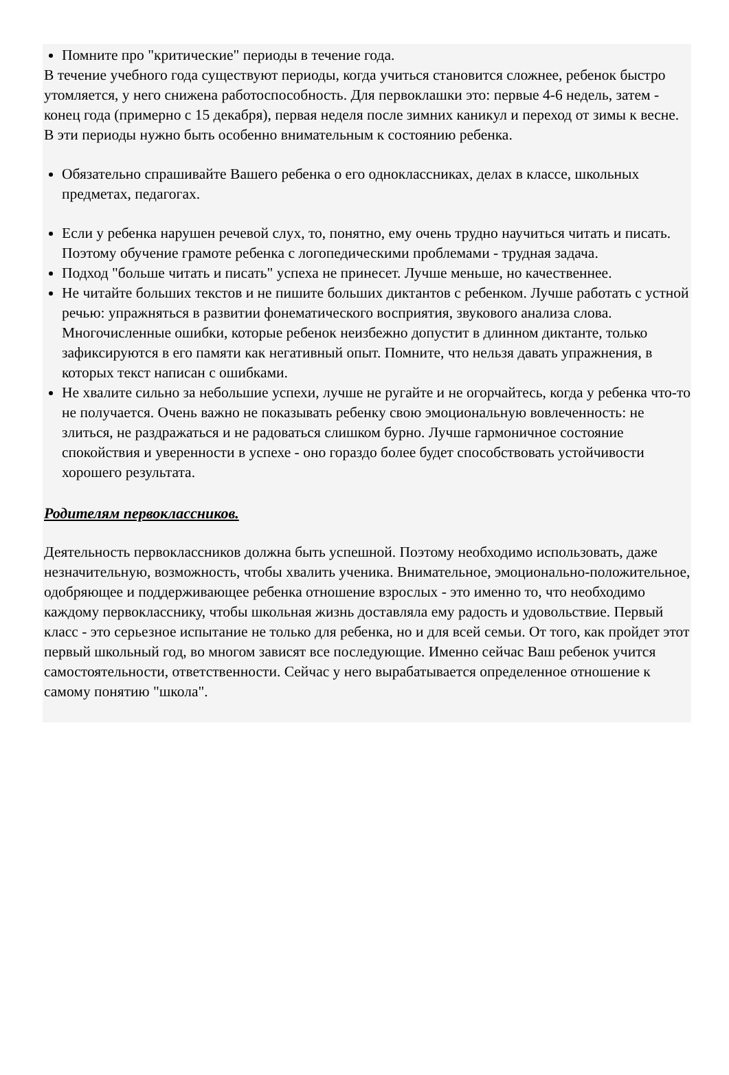Помните про "критические" периоды в течение года.
В течение учебного года существуют периоды, когда учиться становится сложнее, ребенок быстро утомляется, у него снижена работоспособность. Для первоклашки это: первые 4-6 недель, затем - конец года (примерно с 15 декабря), первая неделя после зимних каникул и переход от зимы к весне. В эти периоды нужно быть особенно внимательным к состоянию ребенка.
Обязательно спрашивайте Вашего ребенка о его одноклассниках, делах в классе, школьных предметах, педагогах.
Если у ребенка нарушен речевой слух, то, понятно, ему очень трудно научиться читать и писать. Поэтому обучение грамоте ребенка с логопедическими проблемами - трудная задача.
Подход "больше читать и писать" успеха не принесет. Лучше меньше, но качественнее.
Не читайте больших текстов и не пишите больших диктантов с ребенком. Лучше работать с устной речью: упражняться в развитии фонематического восприятия, звукового анализа слова. Многочисленные ошибки, которые ребенок неизбежно допустит в длинном диктанте, только зафиксируются в его памяти как негативный опыт. Помните, что нельзя давать упражнения, в которых текст написан с ошибками.
Не хвалите сильно за небольшие успехи, лучше не ругайте и не огорчайтесь, когда у ребенка что-то не получается. Очень важно не показывать ребенку свою эмоциональную вовлеченность: не злиться, не раздражаться и не радоваться слишком бурно. Лучше гармоничное состояние спокойствия и уверенности в успехе - оно гораздо более будет способствовать устойчивости хорошего результата.
Родителям первоклассников.
Деятельность первоклассников должна быть успешной. Поэтому необходимо использовать, даже незначительную, возможность, чтобы хвалить ученика. Внимательное, эмоционально-положительное, одобряющее и поддерживающее ребенка отношение взрослых - это именно то, что необходимо каждому первокласснику, чтобы школьная жизнь доставляла ему радость и удовольствие. Первый класс - это серьезное испытание не только для ребенка, но и для всей семьи. От того, как пройдет этот первый школьный год, во многом зависят все последующие. Именно сейчас Ваш ребенок учится самостоятельности, ответственности. Сейчас у него вырабатывается определенное отношение к самому понятию "школа".